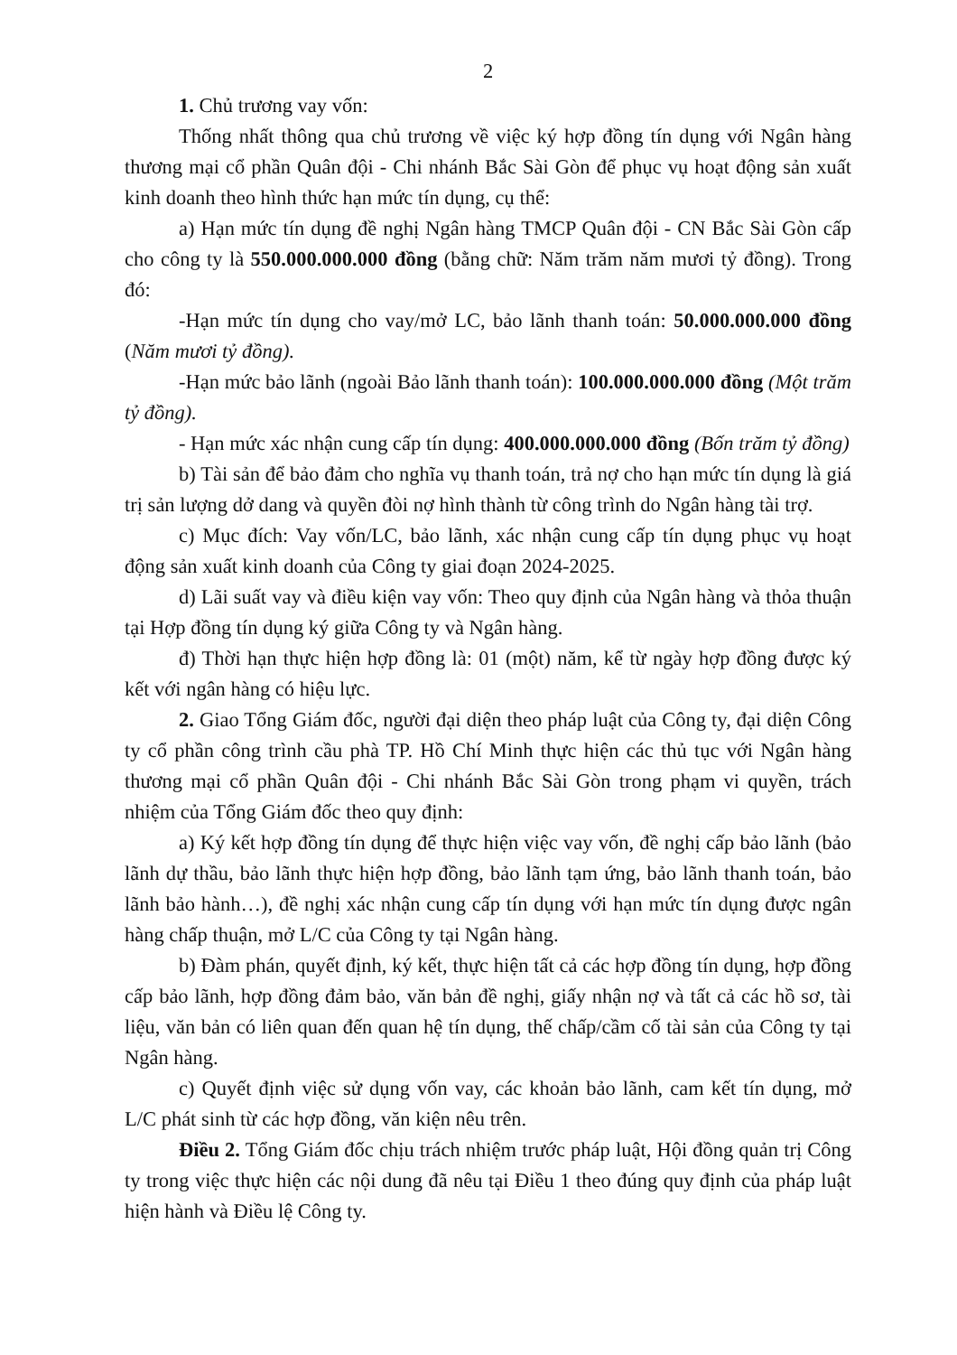2
1. Chủ trương vay vốn:
Thống nhất thông qua chủ trương về việc ký hợp đồng tín dụng với Ngân hàng thương mại cổ phần Quân đội - Chi nhánh Bắc Sài Gòn để phục vụ hoạt động sản xuất kinh doanh theo hình thức hạn mức tín dụng, cụ thể:
a) Hạn mức tín dụng đề nghị Ngân hàng TMCP Quân đội - CN Bắc Sài Gòn cấp cho công ty là 550.000.000.000 đồng (bằng chữ: Năm trăm năm mươi tỷ đồng). Trong đó:
-Hạn mức tín dụng cho vay/mở LC, bảo lãnh thanh toán: 50.000.000.000 đồng (Năm mươi tỷ đồng).
-Hạn mức bảo lãnh (ngoài Bảo lãnh thanh toán): 100.000.000.000 đồng (Một trăm tỷ đồng).
- Hạn mức xác nhận cung cấp tín dụng: 400.000.000.000 đồng (Bốn trăm tỷ đồng)
b) Tài sản để bảo đảm cho nghĩa vụ thanh toán, trả nợ cho hạn mức tín dụng là giá trị sản lượng dở dang và quyền đòi nợ hình thành từ công trình do Ngân hàng tài trợ.
c) Mục đích: Vay vốn/LC, bảo lãnh, xác nhận cung cấp tín dụng phục vụ hoạt động sản xuất kinh doanh của Công ty giai đoạn 2024-2025.
d) Lãi suất vay và điều kiện vay vốn: Theo quy định của Ngân hàng và thỏa thuận tại Hợp đồng tín dụng ký giữa Công ty và Ngân hàng.
đ) Thời hạn thực hiện hợp đồng là: 01 (một) năm, kể từ ngày hợp đồng được ký kết với ngân hàng có hiệu lực.
2. Giao Tổng Giám đốc, người đại diện theo pháp luật của Công ty, đại diện Công ty cổ phần công trình cầu phà TP. Hồ Chí Minh thực hiện các thủ tục với Ngân hàng thương mại cổ phần Quân đội - Chi nhánh Bắc Sài Gòn trong phạm vi quyền, trách nhiệm của Tổng Giám đốc theo quy định:
a) Ký kết hợp đồng tín dụng để thực hiện việc vay vốn, đề nghị cấp bảo lãnh (bảo lãnh dự thầu, bảo lãnh thực hiện hợp đồng, bảo lãnh tạm ứng, bảo lãnh thanh toán, bảo lãnh bảo hành…), đề nghị xác nhận cung cấp tín dụng với hạn mức tín dụng được ngân hàng chấp thuận, mở L/C của Công ty tại Ngân hàng.
b) Đàm phán, quyết định, ký kết, thực hiện tất cả các hợp đồng tín dụng, hợp đồng cấp bảo lãnh, hợp đồng đảm bảo, văn bản đề nghị, giấy nhận nợ và tất cả các hồ sơ, tài liệu, văn bản có liên quan đến quan hệ tín dụng, thế chấp/cầm cố tài sản của Công ty tại Ngân hàng.
c) Quyết định việc sử dụng vốn vay, các khoản bảo lãnh, cam kết tín dụng, mở L/C phát sinh từ các hợp đồng, văn kiện nêu trên.
Điều 2. Tổng Giám đốc chịu trách nhiệm trước pháp luật, Hội đồng quản trị Công ty trong việc thực hiện các nội dung đã nêu tại Điều 1 theo đúng quy định của pháp luật hiện hành và Điều lệ Công ty.